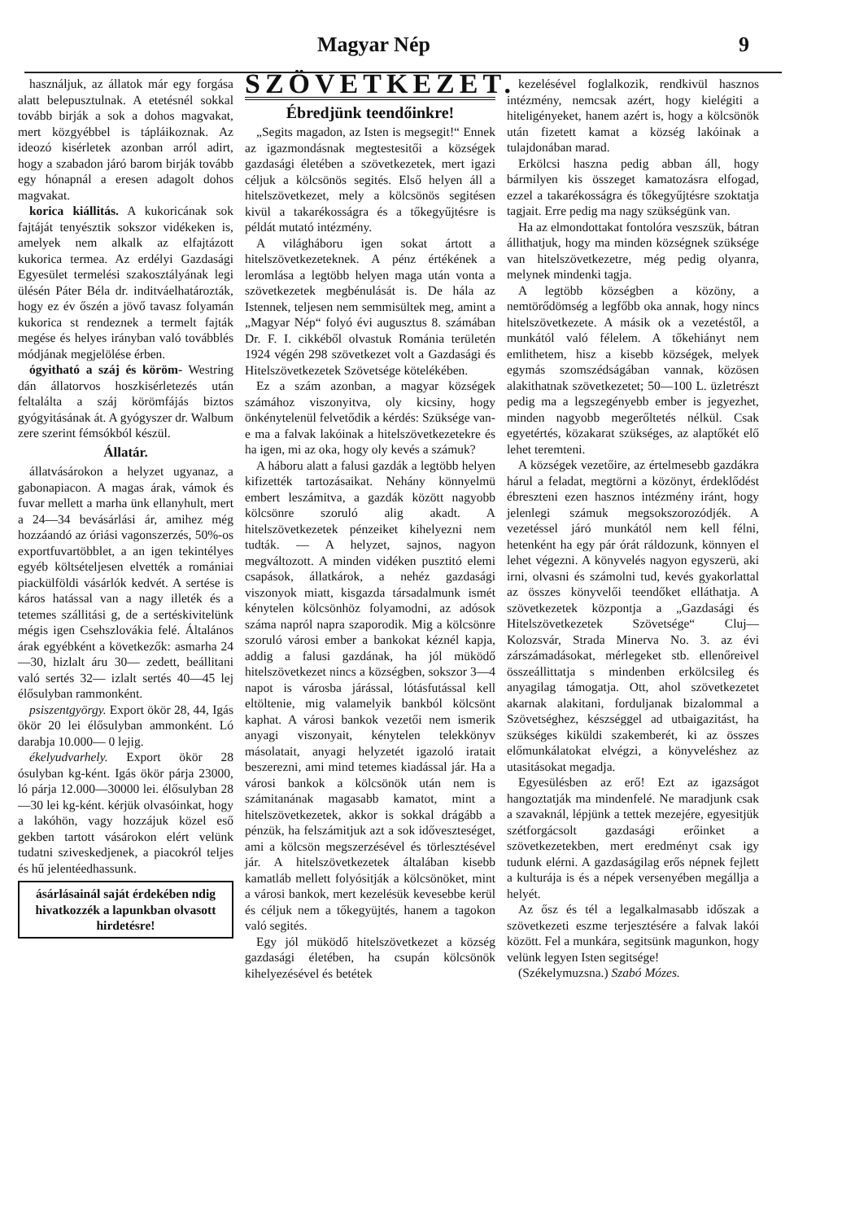Magyar Nép 9
használjuk, az állatok már egy forgása alatt belepusztulnak. A etetésnél sokkal tovább birják a sok a dohos magvakat, mert közgyébbel is tápláikoznak. Az ideozó kisérletek azonban arról adirt, hogy a szabadon járó barom birják tovább egy hónapnál a eresen adagolt dohos magvakat.
korica kiállitás. A kukoricának sok fajtáját tenyésztik sokszor vidékeken is, amelyek nem alkalk az elfajtázott kukorica termea. Az erdélyi Gazdasági Egyesület termelési szakosztályának legi ülésén Páter Béla dr. inditváelhatározták, hogy ez év őszén a jövő tavasz folyamán kukorica st rendeznek a termelt fajták megése és helyes irányban való továbblés módjának megjelölése érben.
ógyitható a száj és köröm- Westring dán állatorvos hoszkisérletezés után feltalálta a száj körömfájás biztos gyógyitásának át. A gyógyszer dr. Walbum zere szerint fémsókból készül.
Állatár.
állatvásárokon a helyzet ugyanaz, a gabonapiacon. A magas árak, vámok és fuvar mellett a marha ünk ellanyhult, mert a 24—34 bevásárlási ár, amihez még hozzáandó az óriási vagonszerzés, 50%-os exportfuvartöbblet, a an igen tekintélyes egyéb költsételjesen elvették a romániai piackülföldi vásárlók kedvét. A sertése is káros hatással van a nagy illeték és a tetemes szállitási g, de a sertéskivitelünk mégis igen Csehszlovákia felé. Általános árak egyébként a következők: asmarha 24—30, hizlalt áru 30— zedett, beállitani való sertés 32— izlalt sertés 40—45 lej élősulyban rammonként.
psiszentgyörgy. Export ökör 28, 44, Igás ökör 20 lei élősulyban ammonként. Ló darabja 10.000— 0 lejig.
ékelyudvarhely. Export ökör 28 ósulyban kg-ként. Igás ökör párja 23000, ló párja 12.000—30000 lei. élősulyban 28—30 lei kg-ként. kérjük olvasóinkat, hogy a lakóhön, vagy hozzájuk közel eső gekben tartott vásárokon elért velünk tudatni sziveskedjenek, a piacokról teljes és hű jelentéedhassunk.
ásárlásainál saját érdekében ndig hivatkozzék a lapunkban olvasott hirdetésre!
SZÖVETKEZET.
Ébredjünk teendőinkre!
„Segits magadon, az Isten is megsegit!“ Ennek az igazmondásnak megtestesitői a községek gazdasági életében a szövetkezetek, mert igazi céljuk a kölcsönös segités. Első helyen áll a hitelszövetkezet, mely a kölcsönös segitésen kivül a takarékosságra és a tőkegyűjtésre is példát mutató intézmény.
A világháboru igen sokat ártott a hitelszövetkezeteknek. A pénz értékének a leromlása a legtöbb helyen maga után vonta a szövetkezetek megbénulását is. De hála az Istennek, teljesen nem semmisültek meg, amint a „Magyar Nép“ folyó évi augusztus 8. számában Dr. F. I. cikkéből olvastuk Románia területén 1924 végén 298 szövetkezet volt a Gazdasági és Hitelszövetkezetek Szövetsége kötelékében.
Ez a szám azonban, a magyar községek számához viszonyitva, oly kicsiny, hogy önkénytelenül felvetődik a kérdés: Szüksége van-e ma a falvak lakóinak a hitelszövetkezetekre és ha igen, mi az oka, hogy oly kevés a számuk?
A háboru alatt a falusi gazdák a legtöbb helyen kifizették tartozásaikat. Nehány könnyelmü embert leszámitva, a gazdák között nagyobb kölcsönre szoruló alig akadt. A hitelszövetkezetek pénzeiket kihelyezni nem tudták. — A helyzet, sajnos, nagyon megváltozott. A minden vidéken pusztitó elemi csapások, állatkárok, a nehéz gazdasági viszonyok miatt, kisgazda társadalmunk ismét kénytelen kölcsönhöz folyamodni, az adósok száma napról napra szaporodik. Mig a kölcsönre szoruló városi ember a bankokat kéznél kapja, addig a falusi gazdának, ha jól müködő hitelszövetkezet nincs a községben, sokszor 3—4 napot is városba járással, lótásfutással kell eltöltenie, mig valamelyik bankból kölcsönt kaphat. A városi bankok vezetői nem ismerik anyagi viszonyait, kénytelen telekkönyv másolatait, anyagi helyzetét igazoló iratait beszerezni, ami mind tetemes kiadással jár. Ha a városi bankok a kölcsönök után nem is számitanának magasabb kamatot, mint a hitelszövetkezetek, akkor is sokkal drágább a pénzük, ha felszámitjuk azt a sok időveszteséget, ami a kölcsön megszerzésével és törlesztésével jár. A hitelszövetkezetek általában kisebb kamatláb mellett folyósitják a kölcsönöket, mint a városi bankok, mert kezelésük kevesebbe kerül és céljuk nem a tőkegyüjtés, hanem a tagokon való segités.
Egy jól müködő hitelszövetkezet a község gazdasági életében, ha csupán kölcsönök kihelyezésével és betétek
kezelésével foglalkozik, rendkivül hasznos intézmény, nemcsak azért, hogy kielégiti a hiteligényeket, hanem azért is, hogy a kölcsönök után fizetett kamat a község lakóinak a tulajdonában marad.
Erkölcsi haszna pedig abban áll, hogy bármilyen kis összeget kamatozásra elfogad, ezzel a takarékosságra és tőkegyűjtésre szoktatja tagjait. Erre pedig ma nagy szükségünk van.
Ha az elmondottakat fontolóra veszszük, bátran állithatjuk, hogy ma minden községnek szüksége van hitelszövetkezetre, még pedig olyanra, melynek mindenki tagja.
A legtöbb községben a közöny, a nemtörődömség a legfőbb oka annak, hogy nincs hitelszövetkezete. A másik ok a vezetéstől, a munkától való félelem. A tőkehiányt nem emlithetem, hisz a kisebb községek, melyek egymás szomszédságában vannak, közösen alakithatnak szövetkezetet; 50—100 L. üzletrészt pedig ma a legszegényebb ember is jegyezhet, minden nagyobb megerőltetés nélkül. Csak egyetértés, közakarat szükséges, az alaptőkét elő lehet teremteni.
A községek vezetőire, az értelmesebb gazdákra hárul a feladat, megtörni a közönyt, érdeklődést ébreszteni ezen hasznos intézmény iránt, hogy jelenlegi számuk megsokszorozódjék. A vezetéssel járó munkától nem kell félni, hetenként ha egy pár órát ráldozunk, könnyen el lehet végezni. A könyvelés nagyon egyszerü, aki irni, olvasni és számolni tud, kevés gyakorlattal az összes könyvelői teendőket elláthatja. A szövetkezetek központja a „Gazdasági és Hitelszövetkezetek Szövetsége“ Cluj—Kolozsvár, Strada Minerva No. 3. az évi zárszámadásokat, mérlegeket stb. ellenőreivel összeállittatja s mindenben erkölcsileg és anyagilag támogatja. Ott, ahol szövetkezetet akarnak alakitani, forduljanak bizalommal a Szövetséghez, készséggel ad utbaigazitást, ha szükséges kiküldi szakemberét, ki az összes előmunkálatokat elvégzi, a könyveléshez az utasitásokat megadja.
Egyesülésben az erő! Ezt az igazságot hangoztatják ma mindenfelé. Ne maradjunk csak a szavaknál, lépjünk a tettek mezejére, egyesitjük szétforgácsolt gazdasági erőinket a szövetkezetekben, mert eredményt csak igy tudunk elérni. A gazdaságilag erős népnek fejlett a kulturája is és a népek versenyében megállja a helyét.
Az ősz és tél a legalkalmasabb időszak a szövetkezeti eszme terjesztésére a falvak lakói között. Fel a munkára, segitsünk magunkon, hogy velünk legyen Isten segitsége!
(Székelymuzsna.) Szabó Mózes.